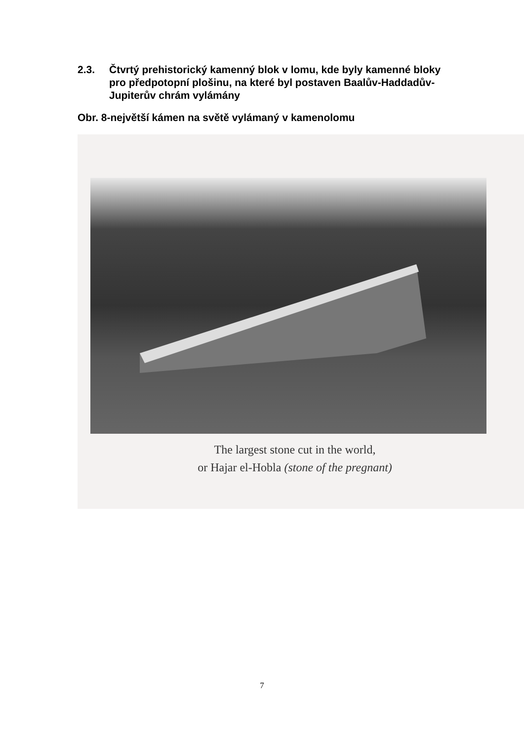2.3. Čtvrtý prehistorický kamenný blok v lomu, kde byly kamenné bloky pro předpotopní plošinu, na které byl postaven Baalův-Haddadův-Jupiterův chrám vylámány
Obr. 8-největší kámen na světě vylámaný v kamenolomu
The largest stone cut in the world,
or Hajar el-Hobla (stone of the pregnant)
7